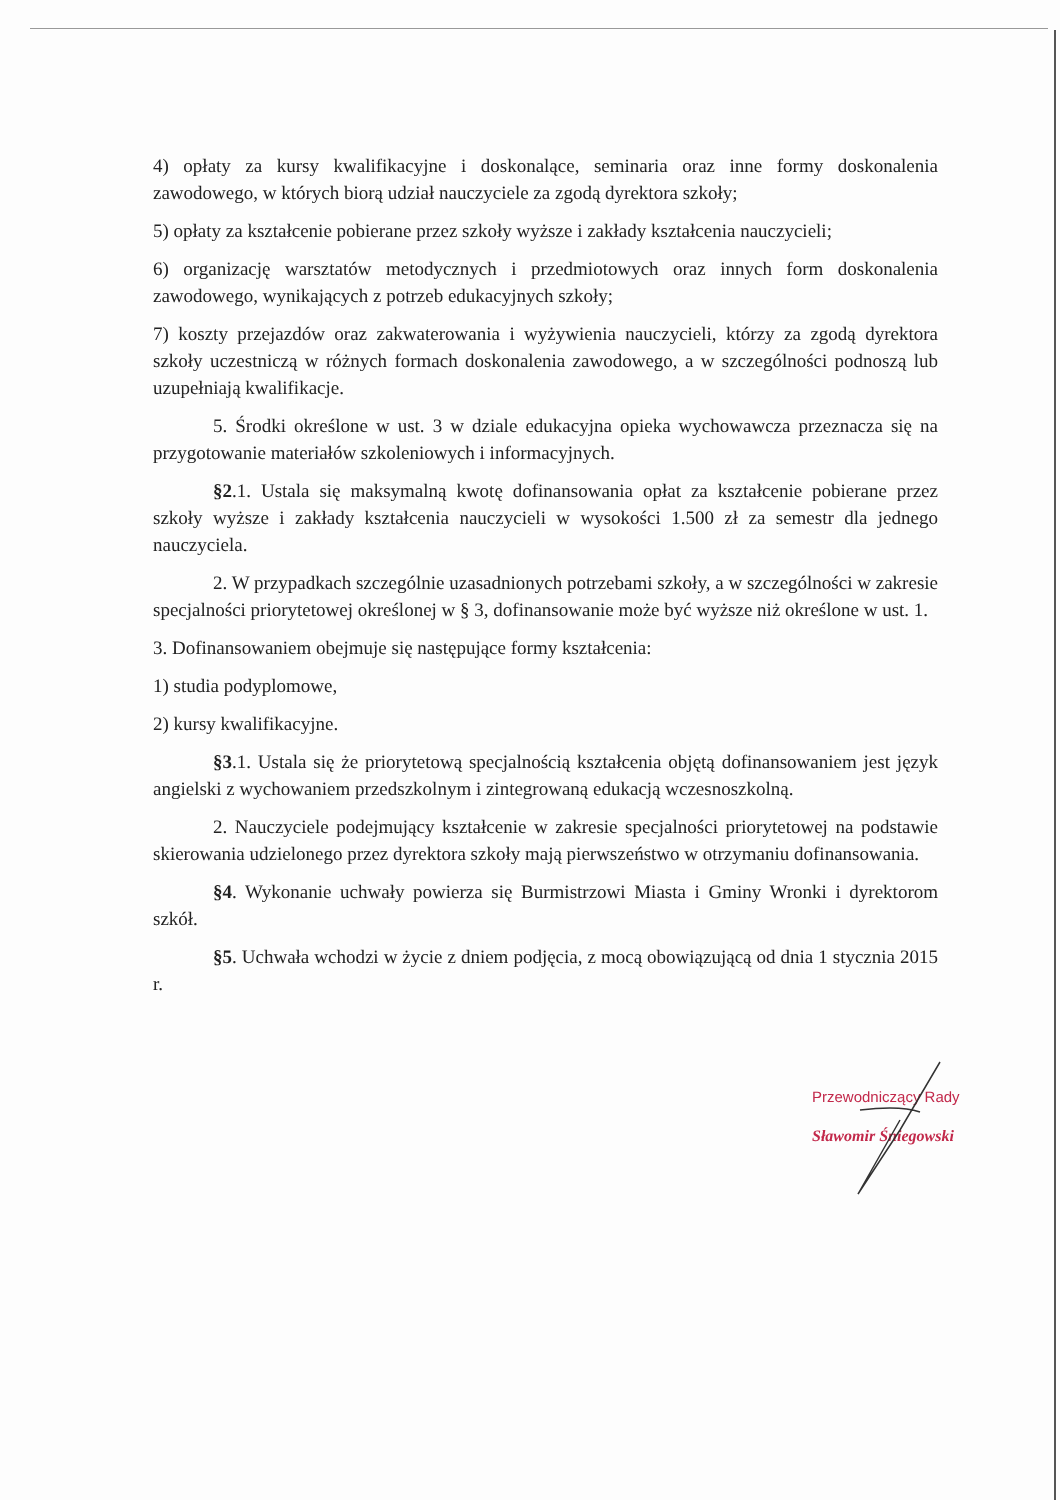4) opłaty za kursy kwalifikacyjne i doskonalące, seminaria oraz inne formy doskonalenia zawodowego, w których biorą udział nauczyciele za zgodą dyrektora szkoły;
5) opłaty za kształcenie pobierane przez szkoły wyższe i zakłady kształcenia nauczycieli;
6) organizację warsztatów metodycznych i przedmiotowych oraz innych form doskonalenia zawodowego, wynikających z potrzeb edukacyjnych szkoły;
7) koszty przejazdów oraz zakwaterowania i wyżywienia nauczycieli, którzy za zgodą dyrektora szkoły uczestniczą w różnych formach doskonalenia zawodowego, a w szczególności podnoszą lub uzupełniają kwalifikacje.
5. Środki określone w ust. 3 w dziale edukacyjna opieka wychowawcza przeznacza się na przygotowanie materiałów szkoleniowych i informacyjnych.
§2.1. Ustala się maksymalną kwotę dofinansowania opłat za kształcenie pobierane przez szkoły wyższe i zakłady kształcenia nauczycieli w wysokości 1.500 zł za semestr dla jednego nauczyciela.
2. W przypadkach szczególnie uzasadnionych potrzebami szkoły, a w szczególności w zakresie specjalności priorytetowej określonej w § 3, dofinansowanie może być wyższe niż określone w ust. 1.
3. Dofinansowaniem obejmuje się następujące formy kształcenia:
1) studia podyplomowe,
2) kursy kwalifikacyjne.
§3.1. Ustala się że priorytetową specjalnością kształcenia objętą dofinansowaniem jest język angielski z wychowaniem przedszkolnym i zintegrowaną edukacją wczesnoszkolną.
2. Nauczyciele podejmujący kształcenie w zakresie specjalności priorytetowej na podstawie skierowania udzielonego przez dyrektora szkoły mają pierwszeństwo w otrzymaniu dofinansowania.
§4. Wykonanie uchwały powierza się Burmistrzowi Miasta i Gminy Wronki i dyrektorom szkół.
§5. Uchwała wchodzi w życie z dniem podjęcia, z mocą obowiązującą od dnia 1 stycznia 2015 r.
Przewodniczący Rady
Sławomir Śniegowski